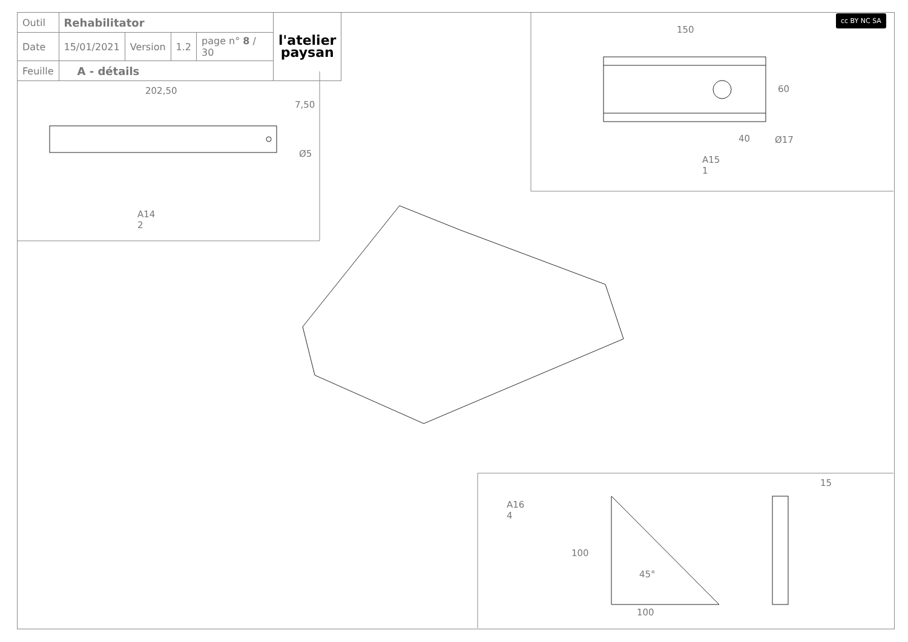| Outil | Rehabilitator | | | | | l'atelier paysan |
| Date | 15/01/2021 | Version | 1.2 | page n° 8 / 30 | | |
| Feuille | A - détails | | | | | |
cc BY NC SA
202,50
7,50
Ø5
150
60
40 Ø17
A15
1
A14
2
A16
4
15
100
45°
100